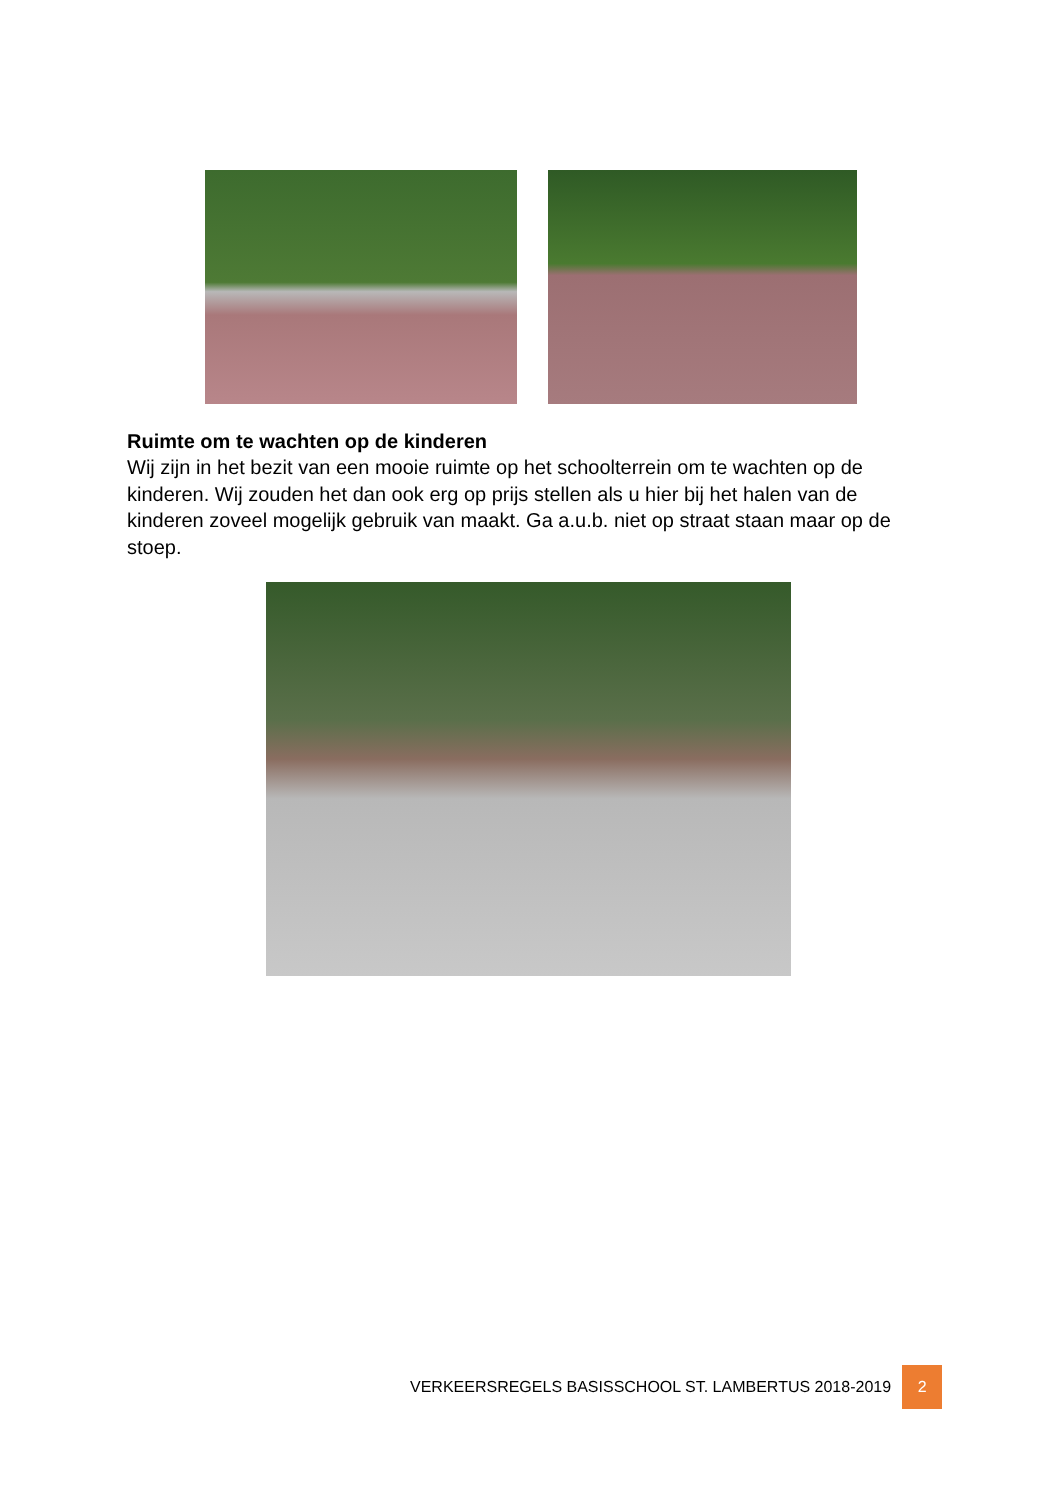Ruimte om te wachten op de kinderen
Wij zijn in het bezit van een mooie ruimte op het schoolterrein om te wachten op de kinderen. Wij zouden het dan ook erg op prijs stellen als u hier bij het halen van de kinderen zoveel mogelijk gebruik van maakt. Ga a.u.b. niet op straat staan maar op de stoep.
VERKEERSREGELS BASISSCHOOL ST. LAMBERTUS 2018-2019 2